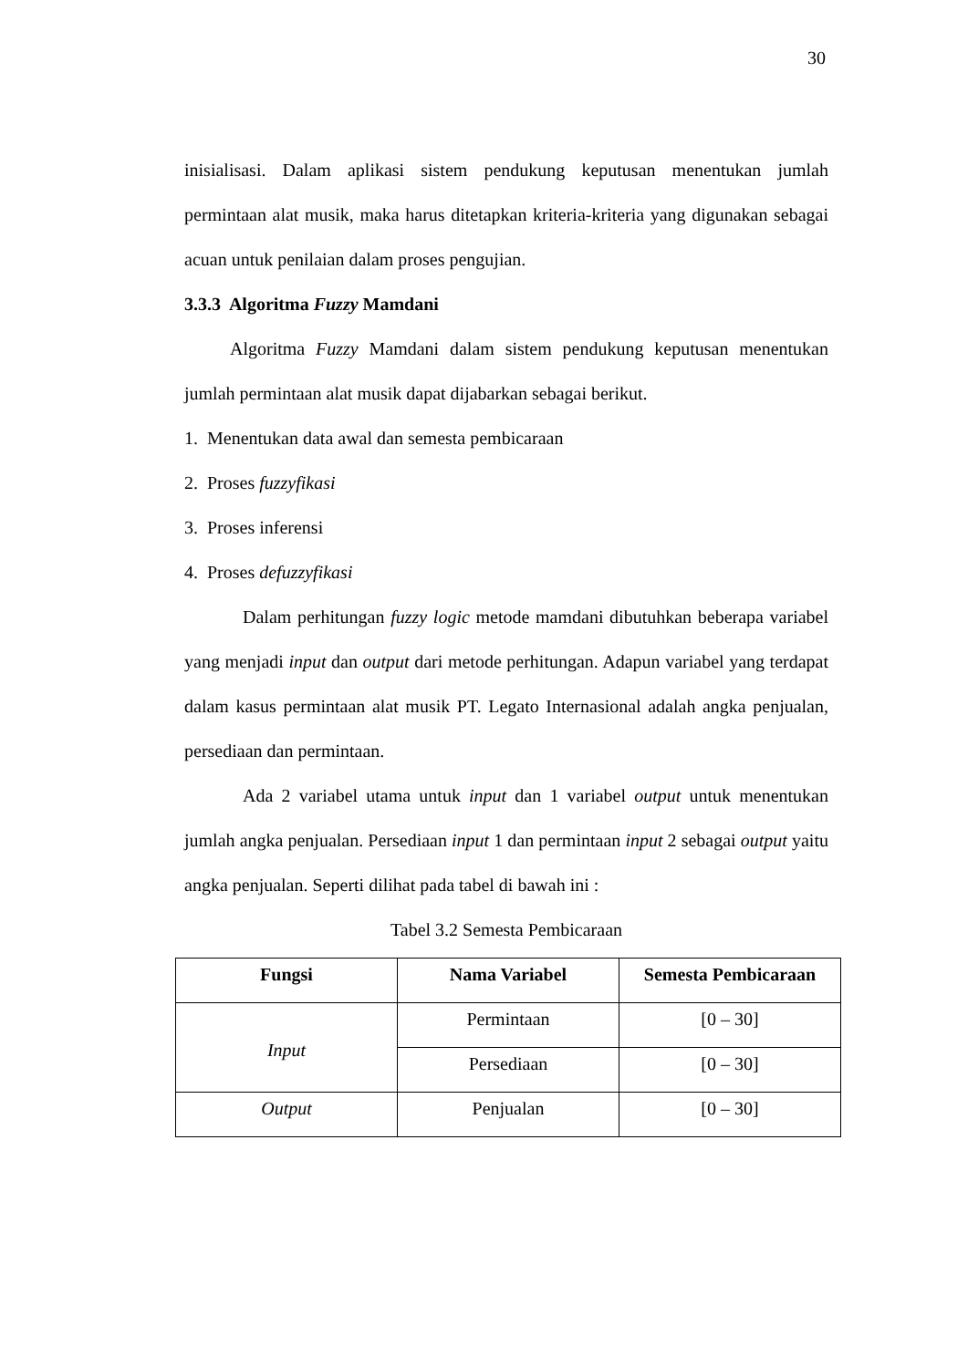30
inisialisasi. Dalam aplikasi sistem pendukung keputusan menentukan jumlah permintaan alat musik, maka harus ditetapkan kriteria-kriteria yang digunakan sebagai acuan untuk penilaian dalam proses pengujian.
3.3.3 Algoritma Fuzzy Mamdani
Algoritma Fuzzy Mamdani dalam sistem pendukung keputusan menentukan jumlah permintaan alat musik dapat dijabarkan sebagai berikut.
1. Menentukan data awal dan semesta pembicaraan
2. Proses fuzzyfikasi
3. Proses inferensi
4. Proses defuzzyfikasi
Dalam perhitungan fuzzy logic metode mamdani dibutuhkan beberapa variabel yang menjadi input dan output dari metode perhitungan. Adapun variabel yang terdapat dalam kasus permintaan alat musik PT. Legato Internasional adalah angka penjualan, persediaan dan permintaan.
Ada 2 variabel utama untuk input dan 1 variabel output untuk menentukan jumlah angka penjualan. Persediaan input 1 dan permintaan input 2 sebagai output yaitu angka penjualan. Seperti dilihat pada tabel di bawah ini :
Tabel 3.2 Semesta Pembicaraan
| Fungsi | Nama Variabel | Semesta Pembicaraan |
| --- | --- | --- |
| Input | Permintaan | [0 – 30] |
| | Persediaan | [0 – 30] |
| Output | Penjualan | [0 – 30] |